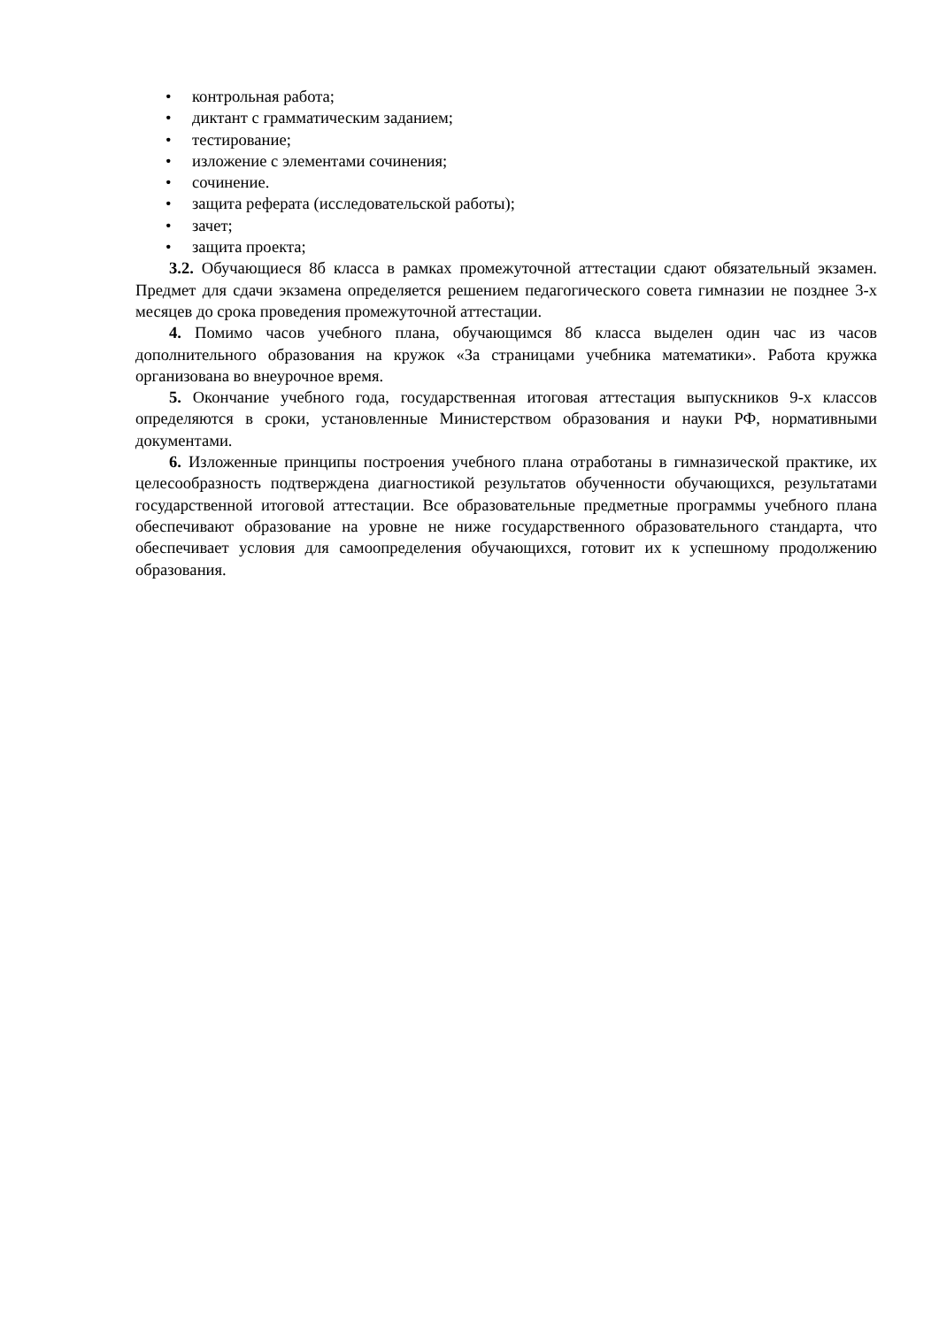• контрольная работа;
• диктант с грамматическим заданием;
• тестирование;
• изложение с элементами сочинения;
• сочинение.
• защита реферата (исследовательской работы);
• зачет;
• защита проекта;
3.2. Обучающиеся 8б класса в рамках промежуточной аттестации сдают обязательный экзамен. Предмет для сдачи экзамена определяется решением педагогического совета гимназии не позднее 3-х месяцев до срока проведения промежуточной аттестации.
4. Помимо часов учебного плана, обучающимся 8б класса выделен один час из часов дополнительного образования на кружок «За страницами учебника математики». Работа кружка организована во внеурочное время.
5. Окончание учебного года, государственная итоговая аттестация выпускников 9-х классов определяются в сроки, установленные Министерством образования и науки РФ, нормативными документами.
6. Изложенные принципы построения учебного плана отработаны в гимназической практике, их целесообразность подтверждена диагностикой результатов обученности обучающихся, результатами государственной итоговой аттестации. Все образовательные предметные программы учебного плана обеспечивают образование на уровне не ниже государственного образовательного стандарта, что обеспечивает условия для самоопределения обучающихся, готовит их к успешному продолжению образования.